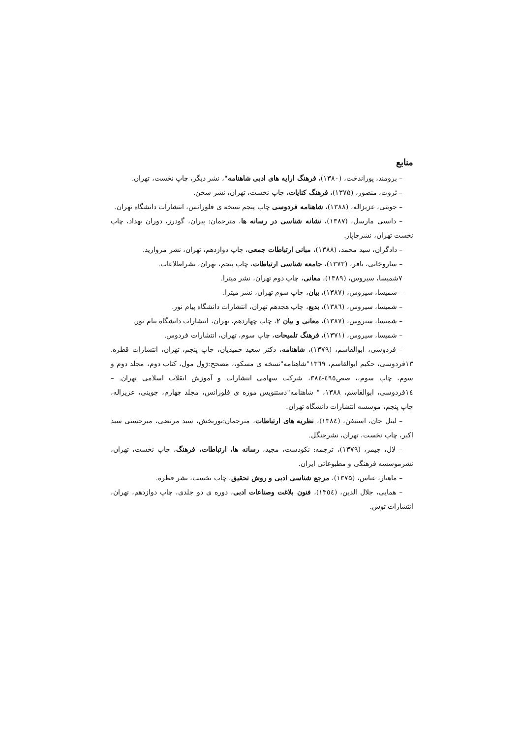منابع
– برومند، پوراندخت، (۱۳۸۰)، فرهنگ ارایه های ادبی شاهنامه"، نشر دیگر، چاپ نخست، تهران.
– ثروت، منصور، (۱۳۷۵)، فرهنگ کنایات، چاپ نخست، تهران، نشر سخن.
– جوینی، عزیزاله، (۱۳۸۸)، شاهنامه فردوسی چاپ پنجم نسخه ی فلورانس، انتشارات دانشگاه تهران.
– دانسی مارسل، (۱۳۸۷)، نشانه شناسی در رسانه ها، مترجمان: پیران، گودرز، دوران بهداد، چاپ نخست تهران، نشرچاپار.
– دادگران، سید محمد، (۱۳۸۸)، مبانی ارتباطات جمعی، چاپ دوازدهم، تهران، نشر مروارید.
– ساروخانی، باقر، (۱۳۷۳)، جامعه شناسی ارتباطات، چاپ پنجم، تهران، نشراطلاعات.
۷شمیسا، سیروس، (۱۳۸۹)، معانی، چاپ دوم تهران، نشر میترا.
– شمیسا، سیروس، (۱۳۸۷)، بیان، چاپ سوم تهران، نشر میترا.
– شمیسا، سیروس، (۱۳۸٦)، بدیع، چاپ هجدهم تهران، انتشارات دانشگاه پیام نور.
– شمیسا، سیروس، (۱۳۸۷)، معانی و بیان ۲، چاپ چهاردهم، تهران، انتشارات دانشگاه پیام نور.
– شمیسا، سیروس، (۱۳۷۱)، فرهنگ تلمیحات، چاپ سوم، تهران، انتشارات فردوس.
– فردوسی، ابوالقاسم، (۱۳۷۹)، شاهنامه، دکتر سعید حمیدیان، چاپ پنجم، تهران، انتشارات قطره. ۱۳فردوسی، حکیم ابوالقاسم، ۱۳٦۹"شاهنامه"نسخه ی مسکو،، مصحح:ژول مول، کتاب دوم، مجلد دوم و سوم، چاپ سوم،، صص٤۹٥-۳۸٤، شرکت سهامی انتشارات و آموزش انقلاب اسلامی تهران. – ١٤فردوسی، ابوالقاسم، ۱۳۸۸، " شاهنامه"دستنویس موزه ی فلورانس، مجلد چهارم، جوینی، عزیزاله، چاپ پنجم، موسسه انتشارات دانشگاه تهران.
– لیتل جان، استیفن، (۱۳۸٤)، نظریه های ارتباطات، مترجمان:نوربخش، سید مرتضی، میرحسنی سید اکبر، چاپ نخست، تهران، نشرجنگل.
– لال، جیمز، (۱۳۷۹)، ترجمه: نکودست، مجید، رسانه ها، ارتباطات، فرهنگ، چاپ نخست، تهران، نشرموسسه فرهنگی و مطبوعاتی ایران.
– ماهیار، عباس، (۱۳۷۵)، مرجع شناسی ادبی و روش تحقیق، چاپ نخست، نشر قطره.
– همایی، جلال الدین، (۱۳٥٤)، فنون بلاغت وصناعات ادبی، دوره ی دو جلدی، چاپ دوازدهم، تهران، انتشارات توس.